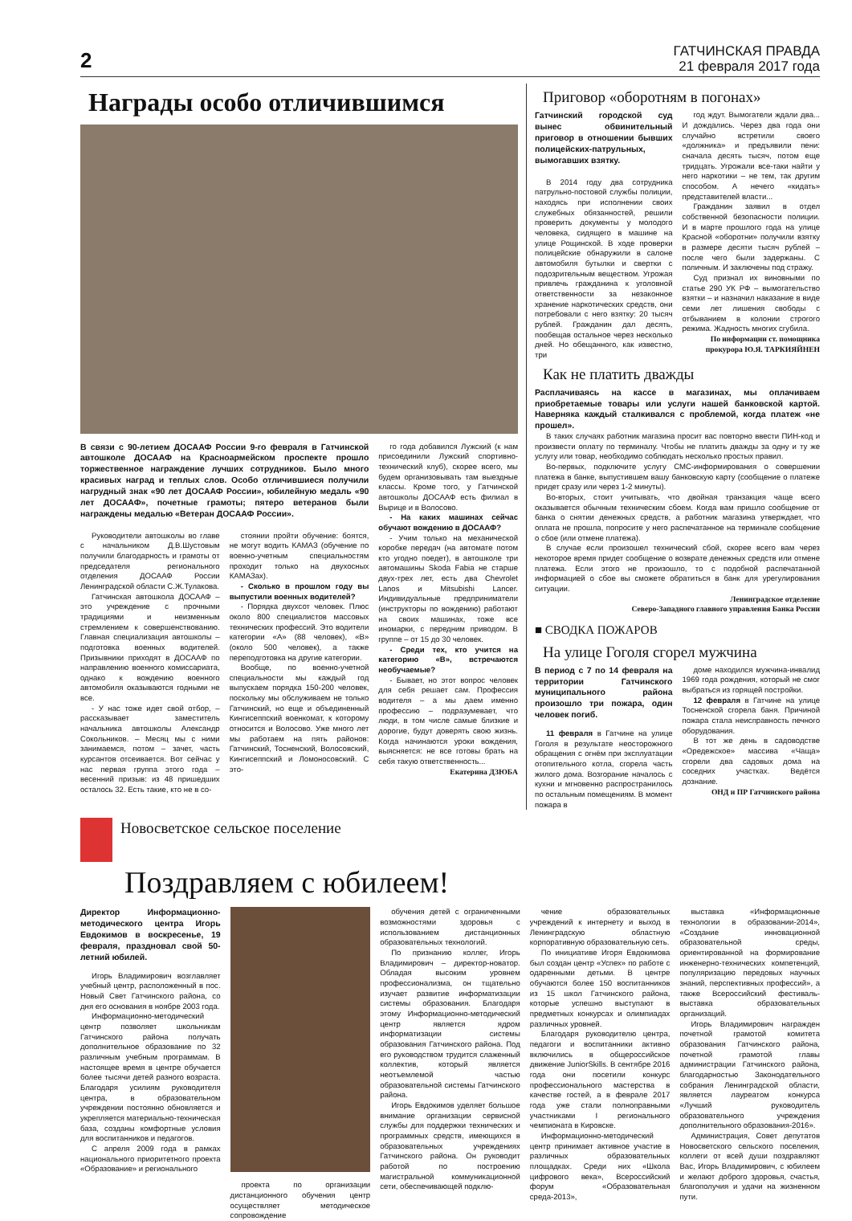2
ГАТЧИНСКАЯ ПРАВДА
21 февраля 2017 года
Награды особо отличившимся
В связи с 90-летием ДОСААФ России 9-го февраля в Гатчинской автошколе ДОСААФ на Красноармейском проспекте прошло торжественное награждение лучших сотрудников. Было много красивых наград и теплых слов. Особо отличившиеся получили нагрудный знак «90 лет ДОСААФ России», юбилейную медаль «90 лет ДОСААФ», почетные грамоты; пятеро ветеранов были награждены медалью «Ветеран ДОСААФ России».
Руководители автошколы во главе с начальником Д.В.Шустовым получили благодарность и грамоты от председателя регионального отделения ДОСААФ России Ленинградской области С.Ж.Тулакова.
Гатчинская автошкола ДОСААФ – это учреждение с прочными традициями и неизменным стремлением к совершенствованию. Главная специализация автошколы – подготовка военных водителей. Призывники приходят в ДОСААФ по направлению военного комиссариата, однако к вождению военного автомобиля оказываются годными не все.
- У нас тоже идет свой отбор, – рассказывает заместитель начальника автошколы Александр Сокольников. – Месяц мы с ними занимаемся, потом – зачет, часть курсантов отсеивается. Вот сейчас у нас первая группа этого года – весенний призыв: из 48 пришедших осталось 32. Есть такие, кто не в со-
стоянии пройти обучение: боятся, не могут водить КАМАЗ (обучение по военно-учетным специальностям проходит только на двухосных КАМАЗах).
- Сколько в прошлом году вы выпустили военных водителей?
- Порядка двухсот человек. Плюс около 800 специалистов массовых технических профессий. Это водители категории «А» (88 человек), «В» (около 500 человек), а также переподготовка на другие категории.
Вообще, по военно-учетной специальности мы каждый год выпускаем порядка 150-200 человек, поскольку мы обслуживаем не только Гатчинский, но еще и объединенный Кингисеппский военкомат, к которому относится и Волосово. Уже много лет мы работаем на пять районов: Гатчинский, Тосненский, Волосовский, Кингисеппский и Ломоносовский. С это-
го года добавился Лужский (к нам присоединили Лужский спортивно-технический клуб), скорее всего, мы будем организовывать там выездные классы. Кроме того, у Гатчинской автошколы ДОСААФ есть филиал в Вырице и в Волосово.
- На каких машинах сейчас обучают вождению в ДОСААФ?
- Учим только на механической коробке передач (на автомате потом кто угодно поедет), в автошколе три автомашины Skoda Fabia не старше двух-трех лет, есть два Chevrolet Lanos и Mitsubishi Lancer. Индивидуальные предприниматели (инструкторы по вождению) работают на своих машинах, тоже все иномарки, с передним приводом. В группе – от 15 до 30 человек.
- Среди тех, кто учится на категорию «В», встречаются необучаемые?
- Бывает, но этот вопрос человек для себя решает сам. Профессия водителя – а мы даем именно профессию – подразумевает, что люди, в том числе самые близкие и дорогие, будут доверять свою жизнь. Когда начинаются уроки вождения, выясняется: не все готовы брать на себя такую ответственность...
Екатерина ДЗЮБА
Приговор «оборотням в погонах»
Гатчинский городской суд вынес обвинительный приговор в отношении бывших полицейских-патрульных, вымогавших взятку.
В 2014 году два сотрудника патрульно-постовой службы полиции, находясь при исполнении своих служебных обязанностей, решили проверить документы у молодого человека, сидящего в машине на улице Рощинской. В ходе проверки полицейские обнаружили в салоне автомобиля бутылки и свертки с подозрительным веществом. Угрожая привлечь гражданина к уголовной ответственности за незаконное хранение наркотических средств, они потребовали с него взятку: 20 тысяч рублей. Гражданин дал десять, пообещав остальное через несколько дней. Но обещанного, как известно, три
год ждут. Вымогатели ждали два... И дождались. Через два года они случайно встретили своего «должника» и предъявили пени: сначала десять тысяч, потом еще тридцать. Угрожали все-таки найти у него наркотики – не тем, так другим способом. А нечего «кидать» представителей власти...
Гражданин заявил в отдел собственной безопасности полиции. И в марте прошлого года на улице Красной «оборотни» получили взятку в размере десяти тысяч рублей – после чего были задержаны. С поличным. И заключены под стражу.
Суд признал их виновными по статье 290 УК РФ – вымогательство взятки – и назначил наказание в виде семи лет лишения свободы с отбыванием в колонии строгого режима. Жадность многих сгубила.
По информации ст. помощника прокурора Ю.Я. ТАРКИЯЙНЕН
Как не платить дважды
Расплачиваясь на кассе в магазинах, мы оплачиваем приобретаемые товары или услуги нашей банковской картой. Наверняка каждый сталкивался с проблемой, когда платеж «не прошел».
В таких случаях работник магазина просит вас повторно ввести ПИН-код и произвести оплату по терминалу. Чтобы не платить дважды за одну и ту же услугу или товар, необходимо соблюдать несколько простых правил.
Во-первых, подключите услугу СМС-информирования о совершении платежа в банке, выпустившем вашу банковскую карту (сообщение о платеже придет сразу или через 1-2 минуты).
Во-вторых, стоит учитывать, что двойная транзакция чаще всего оказывается обычным техническим сбоем. Когда вам пришло сообщение от банка о снятии денежных средств, а работник магазина утверждает, что оплата не прошла, попросите у него распечатанное на терминале сообщение о сбое (или отмене платежа).
В случае если произошел технический сбой, скорее всего вам через некоторое время придет сообщение о возврате денежных средств или отмене платежа. Если этого не произошло, то с подобной распечатанной информацией о сбое вы сможете обратиться в банк для урегулирования ситуации.
Ленинградское отделение
Северо-Западного главного управления Банка России
■ СВОДКА ПОЖАРОВ
На улице Гоголя сгорел мужчина
В период с 7 по 14 февраля на территории Гатчинского муниципального района произошло три пожара, один человек погиб.
11 февраля в Гатчине на улице Гоголя в результате неосторожного обращения с огнём при эксплуатации отопительного котла, сгорела часть жилого дома. Возгорание началось с кухни и мгновенно распространилось по остальным помещениям. В момент пожара в
доме находился мужчина-инвалид 1969 года рождения, который не смог выбраться из горящей постройки.
12 февраля в Гатчине на улице Тосненской сгорела баня. Причиной пожара стала неисправность печного оборудования.
В тот же день в садоводстве «Оредежское» массива «Чаща» сгорели два садовых дома на соседних участках. Ведётся дознание.
ОНД и ПР Гатчинского района
Новосветское сельское поселение
Поздравляем с юбилеем!
Директор Информационно-методического центра Игорь Евдокимов в воскресенье, 19 февраля, праздновал свой 50-летний юбилей.
Игорь Владимирович возглавляет учебный центр, расположенный в пос. Новый Свет Гатчинского района, со дня его основания в ноябре 2003 года.
Информационно-методический центр позволяет школьникам Гатчинского района получать дополнительное образование по 32 различным учебным программам. В настоящее время в центре обучается более тысячи детей разного возраста. Благодаря усилиям руководителя центра, в образовательном учреждении постоянно обновляется и укрепляется материально-техническая база, созданы комфортные условия для воспитанников и педагогов.
С апреля 2009 года в рамках национального приоритетного проекта «Образование» и регионального
проекта по организации дистанционного обучения центр осуществляет методическое сопровождение
обучения детей с ограниченными возможностями здоровья с использованием дистанционных образовательных технологий.
По признанию коллег, Игорь Владимирович – директор-новатор. Обладая высоким уровнем профессионализма, он тщательно изучает развитие информатизации системы образования. Благодаря этому Информационно-методический центр является ядром информатизации системы образования Гатчинского района. Под его руководством трудится слаженный коллектив, который является неотъемлемой частью образовательной системы Гатчинского района.
Игорь Евдокимов уделяет большое внимание организации сервисной службы для поддержки технических и программных средств, имеющихся в образовательных учреждениях Гатчинского района. Он руководит работой по построению магистральной коммуникационной сети, обеспечивающей подклю-
чение образовательных учреждений к интернету и выход в Ленинградскую областную корпоративную образовательную сеть.
По инициативе Игоря Евдокимова был создан центр «Успех» по работе с одаренными детьми. В центре обучаются более 150 воспитанников из 15 школ Гатчинского района, которые успешно выступают в предметных конкурсах и олимпиадах различных уровней.
Благодаря руководителю центра, педагоги и воспитанники активно включились в общероссийское движение JuniorSkills. В сентябре 2016 года они посетили конкурс профессионального мастерства в качестве гостей, а в феврале 2017 года уже стали полноправными участниками I регионального чемпионата в Кировске.
Информационно-методический центр принимает активное участие в различных образовательных площадках. Среди них «Школа цифрового века», Всероссийский форум «Образовательная среда-2013»,
выставка «Информационные технологии в образовании-2014», «Создание инновационной образовательной среды, ориентированной на формирование инженерно-технических компетенций, популяризацию передовых научных знаний, перспективных профессий», а также Всероссийский фестиваль-выставка образовательных организаций.
Игорь Владимирович награжден почетной грамотой комитета образования Гатчинского района, почетной грамотой главы администрации Гатчинского района, благодарностью Законодательного собрания Ленинградской области, является лауреатом конкурса «Лучший руководитель образовательного учреждения дополнительного образования-2016».
Администрация, Совет депутатов Новосветского сельского поселения, коллеги от всей души поздравляют Вас, Игорь Владимирович, с юбилеем и желают доброго здоровья, счастья, благополучия и удачи на жизненном пути.